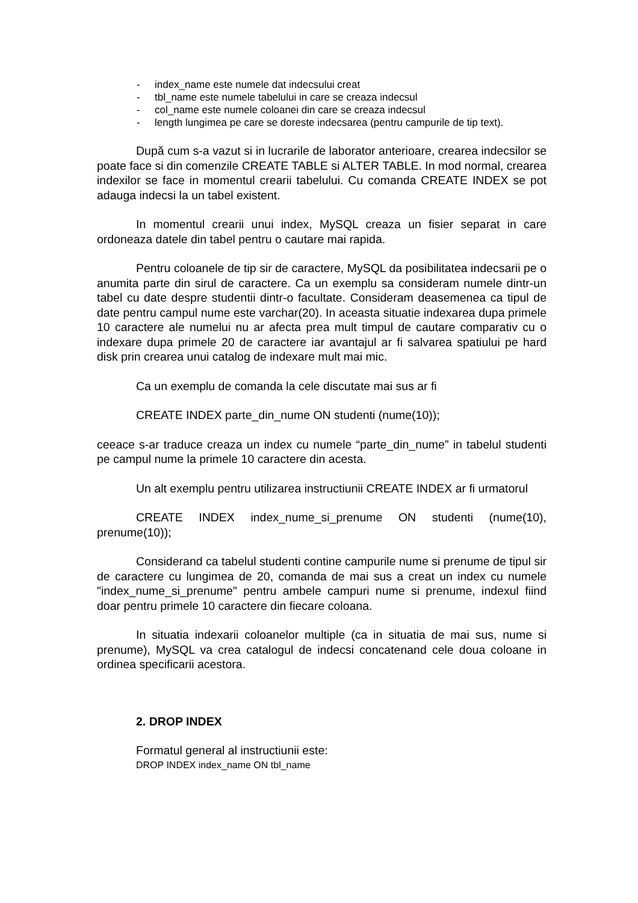- index_name este numele dat indecsului creat
- tbl_name este numele tabelului in care se creaza indecsul
- col_name este numele coloanei din care se creaza indecsul
- length lungimea pe care se doreste indecsarea (pentru campurile de tip text).
După cum s-a vazut si in lucrarile de laborator anterioare, crearea indecsilor se poate face si din comenzile CREATE TABLE si ALTER TABLE. In mod normal, crearea indexilor se face in momentul crearii tabelului. Cu comanda CREATE INDEX se pot adauga indecsi la un tabel existent.
In momentul crearii unui index, MySQL creaza un fisier separat in care ordoneaza datele din tabel pentru o cautare mai rapida.
Pentru coloanele de tip sir de caractere, MySQL da posibilitatea indecsarii pe o anumita parte din sirul de caractere. Ca un exemplu sa consideram numele dintr-un tabel cu date despre studentii dintr-o facultate. Consideram deasemenea ca tipul de date pentru campul nume este varchar(20). In aceasta situatie indexarea dupa primele 10 caractere ale numelui nu ar afecta prea mult timpul de cautare comparativ cu o indexare dupa primele 20 de caractere iar avantajul ar fi salvarea spatiului pe hard disk prin crearea unui catalog de indexare mult mai mic.
Ca un exemplu de comanda la cele discutate mai sus ar fi
CREATE INDEX parte_din_nume ON studenti (nume(10));
ceeace s-ar traduce creaza un index cu numele “parte_din_nume” in tabelul studenti pe campul nume la primele 10 caractere din acesta.
Un alt exemplu pentru utilizarea instructiunii CREATE INDEX ar fi urmatorul
CREATE INDEX index_nume_si_prenume ON studenti (nume(10), prenume(10));
Considerand ca tabelul studenti contine campurile nume si prenume de tipul sir de caractere cu lungimea de 20, comanda de mai sus a creat un index cu numele "index_nume_si_prenume" pentru ambele campuri nume si prenume, indexul fiind doar pentru primele 10 caractere din fiecare coloana.
In situatia indexarii coloanelor multiple (ca in situatia de mai sus, nume si prenume), MySQL va crea catalogul de indecsi concatenand cele doua coloane in ordinea specificarii acestora.
2. DROP INDEX
Formatul general al instructiunii este:
DROP INDEX index_name ON tbl_name